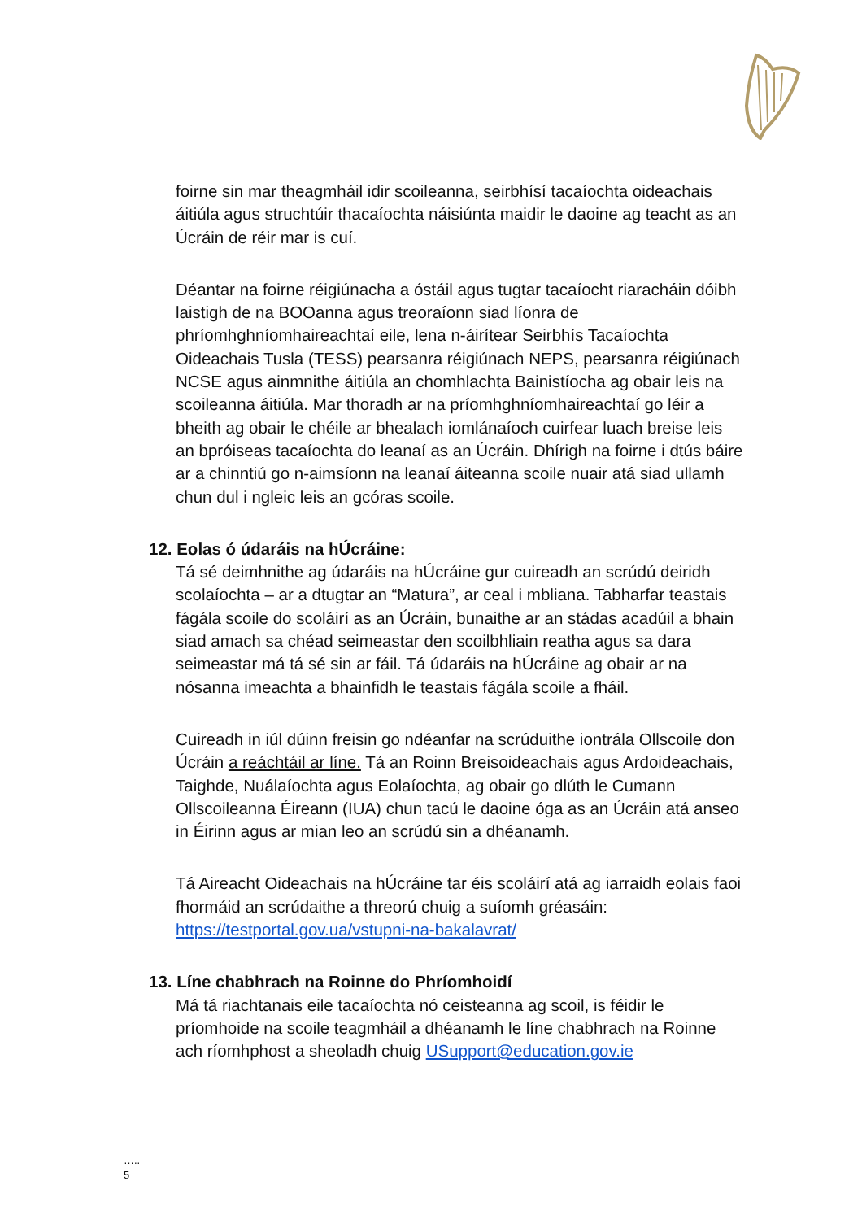foirne sin mar theagmháil idir scoileanna, seirbhísí tacaíochta oideachais áitiúla agus struchtúir thacaíochta náisiúnta maidir le daoine ag teacht as an Úcráin de réir mar is cuí.
Déantar na foirne réigiúnacha a óstáil agus tugtar tacaíocht riaracháin dóibh laistigh de na BOOanna agus treoraíonn siad líonra de phríomhghníomhaireachtaí eile, lena n-áirítear Seirbhís Tacaíochta Oideachais Tusla (TESS) pearsanra réigiúnach NEPS, pearsanra réigiúnach NCSE agus ainmnithe áitiúla an chomhlachta Bainistíocha ag obair leis na scoileanna áitiúla. Mar thoradh ar na príomhghníomhaireachtaí go léir a bheith ag obair le chéile ar bhealach iomlánaíoch cuirfear luach breise leis an bpróiseas tacaíochta do leanaí as an Úcráin. Dhírigh na foirne i dtús báire ar a chinntiú go n-aimsíonn na leanaí áiteanna scoile nuair atá siad ullamh chun dul i ngleic leis an gcóras scoile.
12. Eolas ó údaráis na hÚcráine:
Tá sé deimhnithe ag údaráis na hÚcráine gur cuireadh an scrúdú deiridh scolaíochta – ar a dtugtar an “Matura”, ar ceal i mbliana. Tabharfar teastais fágála scoile do scoláirí as an Úcráin, bunaithe ar an stádas acadúil a bhain siad amach sa chéad seimeastar den scoilbhliain reatha agus sa dara seimeastar má tá sé sin ar fáil. Tá údaráis na hÚcráine ag obair ar na nósanna imeachta a bhainfidh le teastais fágála scoile a fháil.
Cuireadh in iúl dúinn freisin go ndéanfar na scrúduithe iontrála Ollscoile don Úcráin a reáchtáil ar líne. Tá an Roinn Breisoideachais agus Ardoideachais, Taighde, Nuálaíochta agus Eolaíochta, ag obair go dlúth le Cumann Ollscoileanna Éireann (IUA) chun tacú le daoine óga as an Úcráin atá anseo in Éirinn agus ar mian leo an scrúdú sin a dhéanamh.
Tá Aireacht Oideachais na hÚcráine tar éis scoláirí atá ag iarraidh eolais faoi fhormáid an scrúdaithe a threorú chuig a suíomh gréasáin: https://testportal.gov.ua/vstupni-na-bakalavrat/
13. Líne chabhrach na Roinne do Phríomhoidí
Má tá riachtanais eile tacaíochta nó ceisteanna ag scoil, is féidir le príomhoide na scoile teagmháil a dhéanamh le líne chabhrach na Roinne ach ríomhphost a sheoladh chuig USupport@education.gov.ie
…..
5